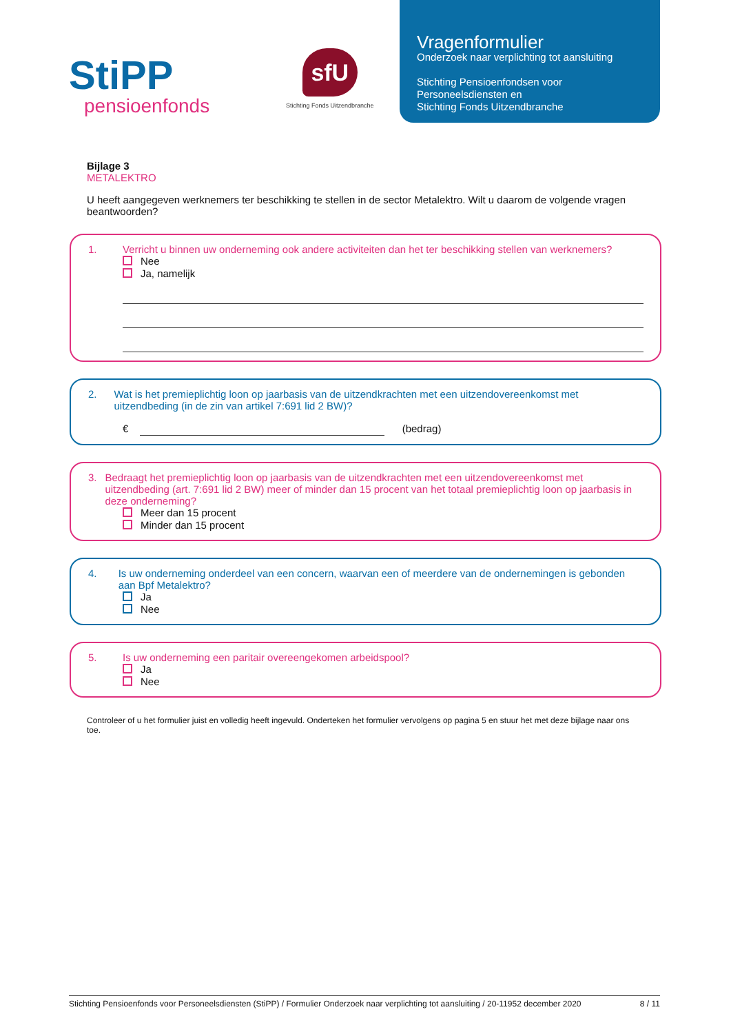StiPP
pensioenfonds
sfU
Stichting Fonds Uitzendbranche
Vragenformulier
Onderzoek naar verplichting tot aansluiting
Stichting Pensioenfondsen voor
Personeelsdiensten en
Stichting Fonds Uitzendbranche
Bijlage 3
METALEKTRO
U heeft aangegeven werknemers ter beschikking te stellen in de sector Metalektro. Wilt u daarom de volgende vragen beantwoorden?
1. Verricht u binnen uw onderneming ook andere activiteiten dan het ter beschikking stellen van werknemers?
Nee
Ja, namelijk
2. Wat is het premieplichtig loon op jaarbasis van de uitzendkrachten met een uitzendovereenkomst met uitzendbeding (in de zin van artikel 7:691 lid 2 BW)?
€ (bedrag)
3. Bedraagt het premieplichtig loon op jaarbasis van de uitzendkrachten met een uitzendovereenkomst met uitzendbeding (art. 7:691 lid 2 BW) meer of minder dan 15 procent van het totaal premieplichtig loon op jaarbasis in deze onderneming?
Meer dan 15 procent
Minder dan 15 procent
4. Is uw onderneming onderdeel van een concern, waarvan een of meerdere van de ondernemingen is gebonden aan Bpf Metalektro?
Ja
Nee
5. Is uw onderneming een paritair overeengekomen arbeidspool?
Ja
Nee
Controleer of u het formulier juist en volledig heeft ingevuld. Onderteken het formulier vervolgens op pagina 5 en stuur het met deze bijlage naar ons toe.
Stichting Pensioenfonds voor Personeelsdiensten (StiPP) / Formulier Onderzoek naar verplichting tot aansluiting / 20-11952 december 2020 8 / 11